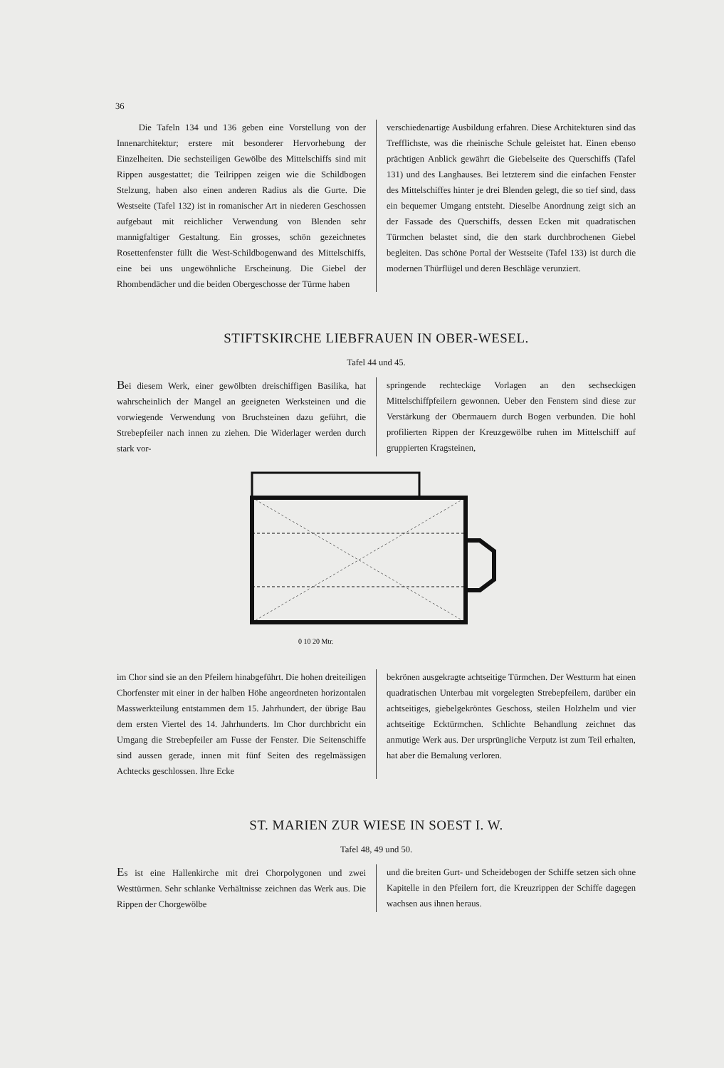36
Die Tafeln 134 und 136 geben eine Vorstellung von der Innenarchitektur; erstere mit besonderer Hervorhebung der Einzelheiten. Die sechsteiligen Gewölbe des Mittelschiffs sind mit Rippen ausgestattet; die Teilrippen zeigen wie die Schildbogen Stelzung, haben also einen anderen Radius als die Gurte. Die Westseite (Tafel 132) ist in romanischer Art in niederen Geschossen aufgebaut mit reichlicher Verwendung von Blenden sehr mannigfaltiger Gestaltung. Ein grosses, schön gezeichnetes Rosettenfenster füllt die West-Schildbogenwand des Mittelschiffs, eine bei uns ungewöhnliche Erscheinung. Die Giebel der Rhombendächer und die beiden Obergeschosse der Türme haben
verschiedenartige Ausbildung erfahren. Diese Architekturen sind das Trefflichste, was die rheinische Schule geleistet hat. Einen ebenso prächtigen Anblick gewährt die Giebelseite des Querschiffs (Tafel 131) und des Langhauses. Bei letzterem sind die einfachen Fenster des Mittelschiffes hinter je drei Blenden gelegt, die so tief sind, dass ein bequemer Umgang entsteht. Dieselbe Anordnung zeigt sich an der Fassade des Querschiffs, dessen Ecken mit quadratischen Türmchen belastet sind, die den stark durchbrochenen Giebel begleiten. Das schöne Portal der Westseite (Tafel 133) ist durch die modernen Thürflügel und deren Beschläge verunziert.
STIFTSKIRCHE LIEBFRAUEN IN OBER-WESEL.
Tafel 44 und 45.
Bei diesem Werk, einer gewölbten dreischiffigen Basilika, hat wahrscheinlich der Mangel an geeigneten Werksteinen und die vorwiegende Verwendung von Bruchsteinen dazu geführt, die Strebepfeiler nach innen zu ziehen. Die Widerlager werden durch stark vor-
springende rechteckige Vorlagen an den sechseckigen Mittelschiffpfeilern gewonnen. Ueber den Fenstern sind diese zur Verstärkung der Obermauern durch Bogen verbunden. Die hohl profilierten Rippen der Kreuzgewölbe ruhen im Mittelschiff auf gruppierten Kragsteinen,
0 10 20 Mtr.
im Chor sind sie an den Pfeilern hinabgeführt. Die hohen dreiteiligen Chorfenster mit einer in der halben Höhe angeordneten horizontalen Masswerkteilung entstammen dem 15. Jahrhundert, der übrige Bau dem ersten Viertel des 14. Jahrhunderts. Im Chor durchbricht ein Umgang die Strebepfeiler am Fusse der Fenster. Die Seitenschiffe sind aussen gerade, innen mit fünf Seiten des regelmässigen Achtecks geschlossen. Ihre Ecke
bekrönen ausgekragte achtseitige Türmchen. Der Westturm hat einen quadratischen Unterbau mit vorgelegten Strebepfeilern, darüber ein achtseitiges, giebelgekröntes Geschoss, steilen Holzhelm und vier achtseitige Ecktürmchen. Schlichte Behandlung zeichnet das anmutige Werk aus. Der ursprüngliche Verputz ist zum Teil erhalten, hat aber die Bemalung verloren.
ST. MARIEN ZUR WIESE IN SOEST I. W.
Tafel 48, 49 und 50.
Es ist eine Hallenkirche mit drei Chorpolygonen und zwei Westtürmen. Sehr schlanke Verhältnisse zeichnen das Werk aus. Die Rippen der Chorgewölbe
und die breiten Gurt- und Scheidebogen der Schiffe setzen sich ohne Kapitelle in den Pfeilern fort, die Kreuzrippen der Schiffe dagegen wachsen aus ihnen heraus.